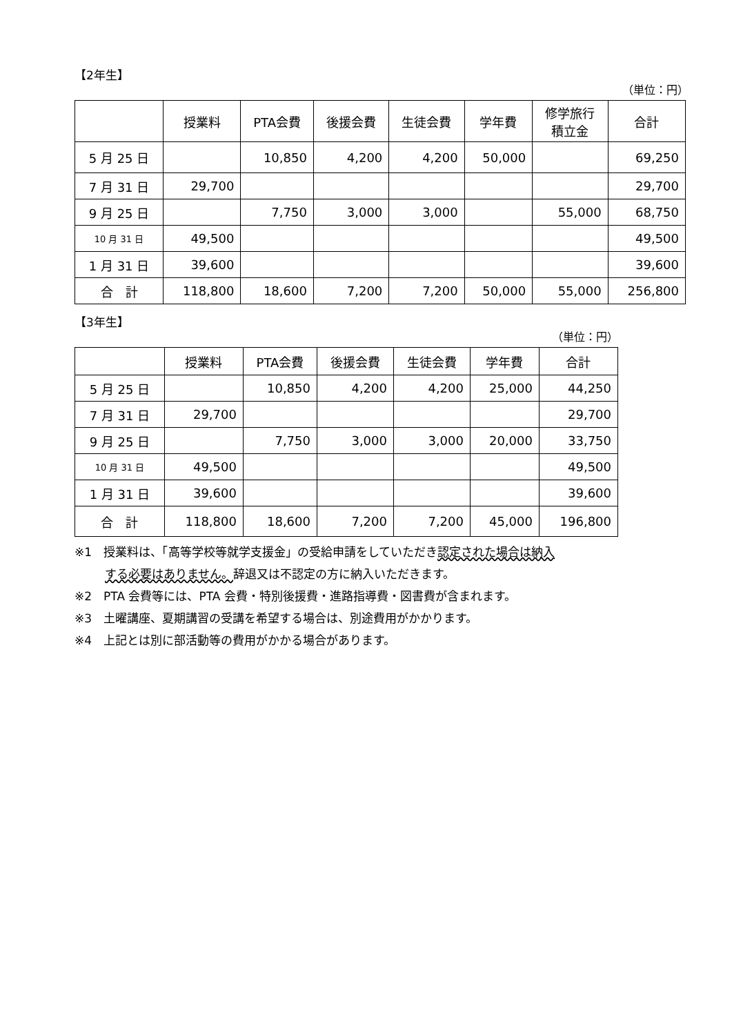【2年生】
（単位：円）
| | 授業料 | PTA会費 | 後援会費 | 生徒会費 | 学年費 | 修学旅行 積立金 | 合計 |
| --- | --- | --- | --- | --- | --- | --- | --- |
| 5 月 25 日 | | 10,850 | 4,200 | 4,200 | 50,000 | | 69,250 |
| 7 月 31 日 | 29,700 | | | | | | 29,700 |
| 9 月 25 日 | | 7,750 | 3,000 | 3,000 | | 55,000 | 68,750 |
| 10 月 31 日 | 49,500 | | | | | | 49,500 |
| 1 月 31 日 | 39,600 | | | | | | 39,600 |
| 合 計 | 118,800 | 18,600 | 7,200 | 7,200 | 50,000 | 55,000 | 256,800 |
【3年生】
（単位：円）
| | 授業料 | PTA会費 | 後援会費 | 生徒会費 | 学年費 | 合計 |
| --- | --- | --- | --- | --- | --- | --- |
| 5 月 25 日 | | 10,850 | 4,200 | 4,200 | 25,000 | 44,250 |
| 7 月 31 日 | 29,700 | | | | | 29,700 |
| 9 月 25 日 | | 7,750 | 3,000 | 3,000 | 20,000 | 33,750 |
| 10 月 31 日 | 49,500 | | | | | 49,500 |
| 1 月 31 日 | 39,600 | | | | | 39,600 |
| 合 計 | 118,800 | 18,600 | 7,200 | 7,200 | 45,000 | 196,800 |
※1　授業料は、「高等学校等就学支援金」の受給申請をしていただき認定された場合は納入
する必要はありません。辞退又は不認定の方に納入いただきます。
※2　PTA 会費等には、PTA 会費・特別後援費・進路指導費・図書費が含まれます。
※3　土曜講座、夏期講習の受講を希望する場合は、別途費用がかかります。
※4　上記とは別に部活動等の費用がかかる場合があります。